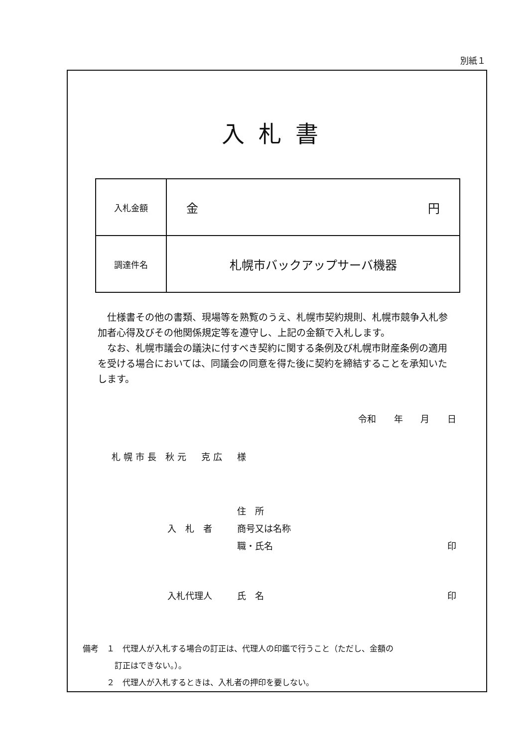別紙１
入札書
| 入札金額 | 金 円 |
| 調達件名 | 札幌市バックアップサーバ機器 |
　仕様書その他の書類、現場等を熟覧のうえ、札幌市契約規則、札幌市競争入札参加者心得及びその他関係規定等を遵守し、上記の金額で入札します。
　なお、札幌市議会の議決に付すべき契約に関する条例及び札幌市財産条例の適用を受ける場合においては、同議会の同意を得た後に契約を締結することを承知いたします。
令和 年 月 日
札幌市長 秋元　克広　様
住　所
入　札　者 商号又は名称
職・氏名 印
入札代理人 氏　名 印
備考　１　代理人が入札する場合の訂正は、代理人の印鑑で行うこと（ただし、金額の
　　　　訂正はできない。）。
　　　２　代理人が入札するときは、入札者の押印を要しない。